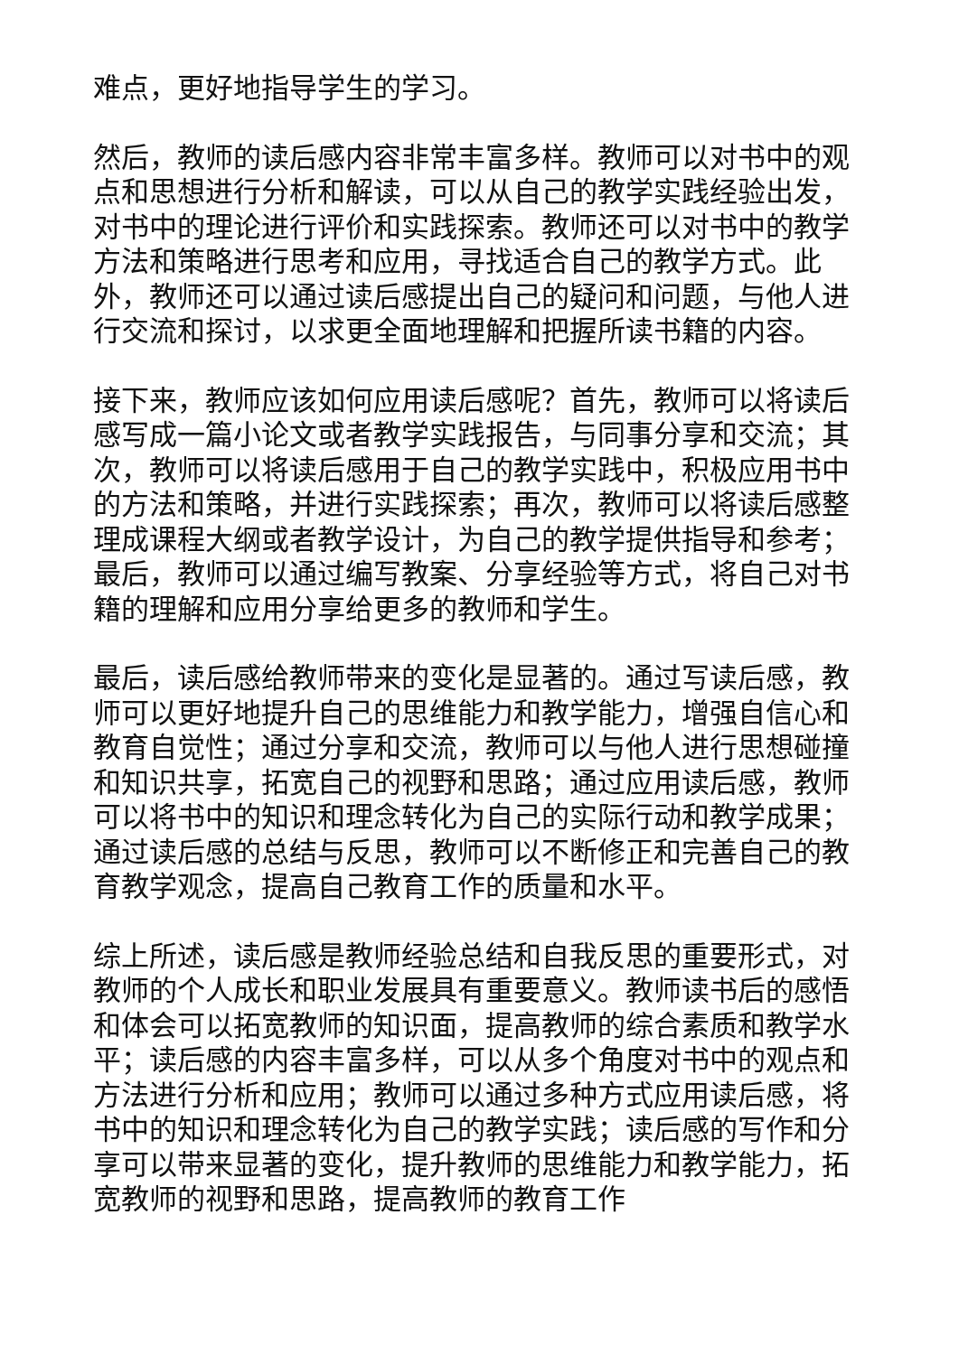难点，更好地指导学生的学习。
然后，教师的读后感内容非常丰富多样。教师可以对书中的观点和思想进行分析和解读，可以从自己的教学实践经验出发，对书中的理论进行评价和实践探索。教师还可以对书中的教学方法和策略进行思考和应用，寻找适合自己的教学方式。此外，教师还可以通过读后感提出自己的疑问和问题，与他人进行交流和探讨，以求更全面地理解和把握所读书籍的内容。
接下来，教师应该如何应用读后感呢？首先，教师可以将读后感写成一篇小论文或者教学实践报告，与同事分享和交流；其次，教师可以将读后感用于自己的教学实践中，积极应用书中的方法和策略，并进行实践探索；再次，教师可以将读后感整理成课程大纲或者教学设计，为自己的教学提供指导和参考；最后，教师可以通过编写教案、分享经验等方式，将自己对书籍的理解和应用分享给更多的教师和学生。
最后，读后感给教师带来的变化是显著的。通过写读后感，教师可以更好地提升自己的思维能力和教学能力，增强自信心和教育自觉性；通过分享和交流，教师可以与他人进行思想碰撞和知识共享，拓宽自己的视野和思路；通过应用读后感，教师可以将书中的知识和理念转化为自己的实际行动和教学成果；通过读后感的总结与反思，教师可以不断修正和完善自己的教育教学观念，提高自己教育工作的质量和水平。
综上所述，读后感是教师经验总结和自我反思的重要形式，对教师的个人成长和职业发展具有重要意义。教师读书后的感悟和体会可以拓宽教师的知识面，提高教师的综合素质和教学水平；读后感的内容丰富多样，可以从多个角度对书中的观点和方法进行分析和应用；教师可以通过多种方式应用读后感，将书中的知识和理念转化为自己的教学实践；读后感的写作和分享可以带来显著的变化，提升教师的思维能力和教学能力，拓宽教师的视野和思路，提高教师的教育工作